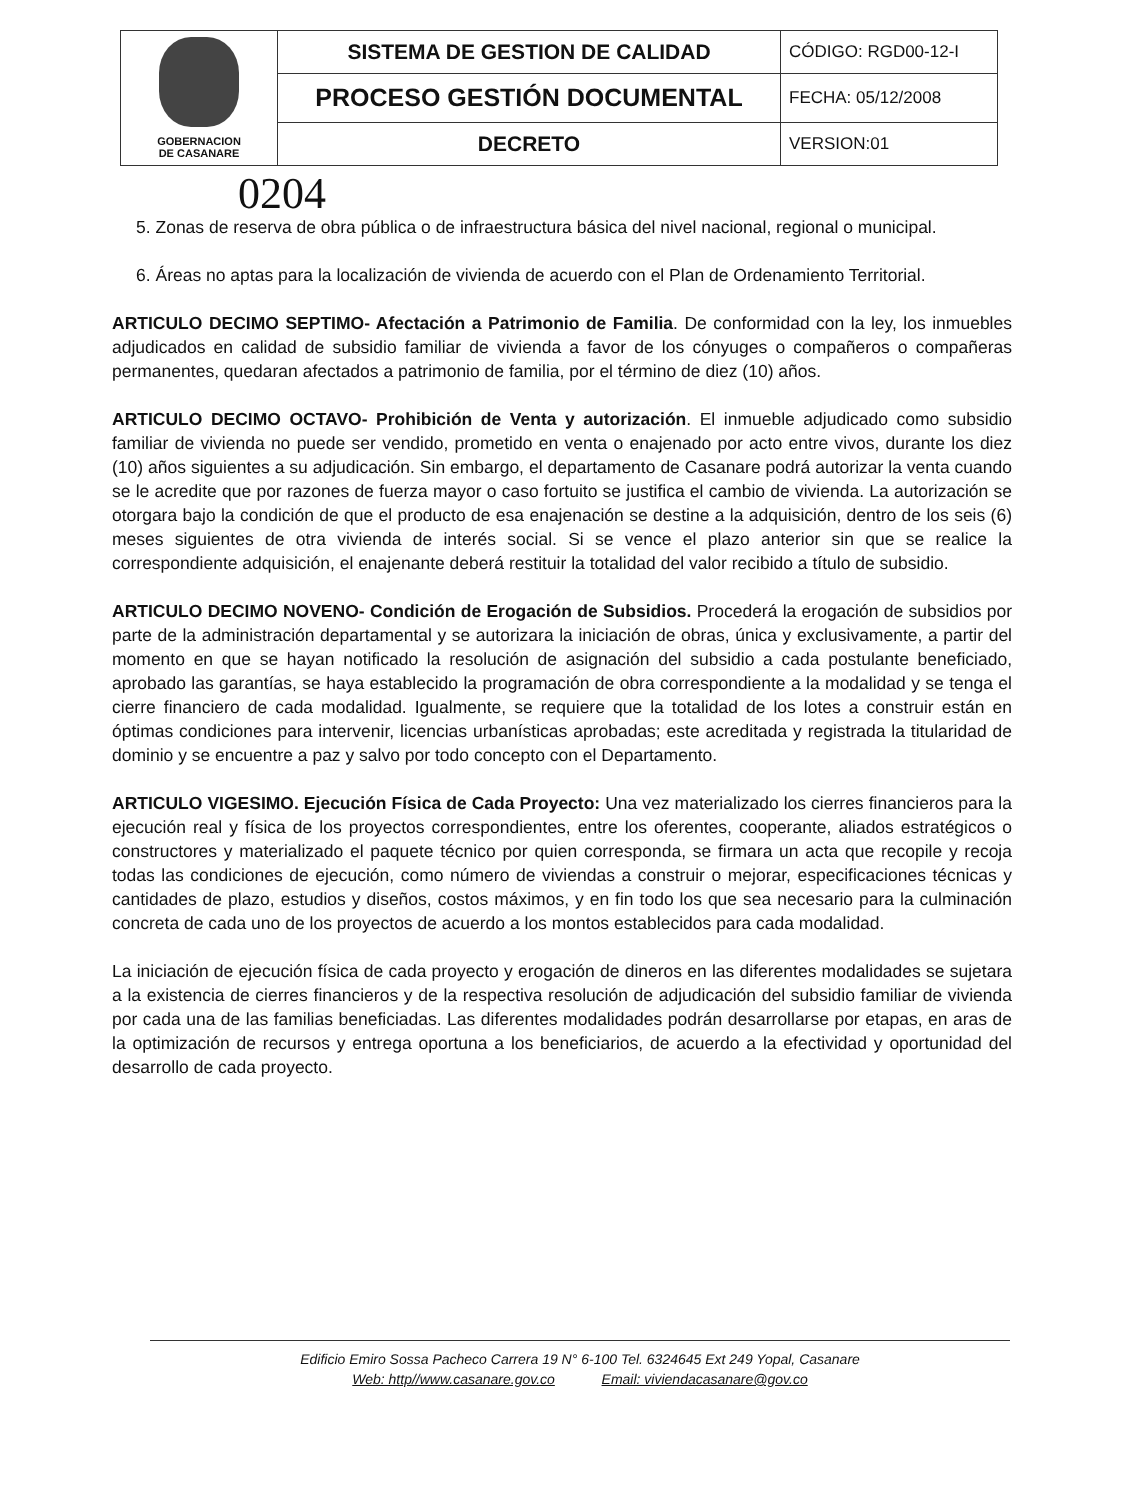| GOBERNACION DE CASANARE | SISTEMA DE GESTION DE CALIDAD | CÓDIGO: RGD00-12-I |
| | PROCESO GESTIÓN DOCUMENTAL | FECHA: 05/12/2008 |
| | DECRETO | VERSION:01 |
0204
5. Zonas de reserva de obra pública o de infraestructura básica del nivel nacional, regional o municipal.
6. Áreas no aptas para la localización de vivienda de acuerdo con el Plan de Ordenamiento Territorial.
ARTICULO DECIMO SEPTIMO- Afectación a Patrimonio de Familia. De conformidad con la ley, los inmuebles adjudicados en calidad de subsidio familiar de vivienda a favor de los cónyuges o compañeros o compañeras permanentes, quedaran afectados a patrimonio de familia, por el término de diez (10) años.
ARTICULO DECIMO OCTAVO- Prohibición de Venta y autorización. El inmueble adjudicado como subsidio familiar de vivienda no puede ser vendido, prometido en venta o enajenado por acto entre vivos, durante los diez (10) años siguientes a su adjudicación. Sin embargo, el departamento de Casanare podrá autorizar la venta cuando se le acredite que por razones de fuerza mayor o caso fortuito se justifica el cambio de vivienda. La autorización se otorgara bajo la condición de que el producto de esa enajenación se destine a la adquisición, dentro de los seis (6) meses siguientes de otra vivienda de interés social. Si se vence el plazo anterior sin que se realice la correspondiente adquisición, el enajenante deberá restituir la totalidad del valor recibido a título de subsidio.
ARTICULO DECIMO NOVENO- Condición de Erogación de Subsidios. Procederá la erogación de subsidios por parte de la administración departamental y se autorizara la iniciación de obras, única y exclusivamente, a partir del momento en que se hayan notificado la resolución de asignación del subsidio a cada postulante beneficiado, aprobado las garantías, se haya establecido la programación de obra correspondiente a la modalidad y se tenga el cierre financiero de cada modalidad. Igualmente, se requiere que la totalidad de los lotes a construir están en óptimas condiciones para intervenir, licencias urbanísticas aprobadas; este acreditada y registrada la titularidad de dominio y se encuentre a paz y salvo por todo concepto con el Departamento.
ARTICULO VIGESIMO. Ejecución Física de Cada Proyecto: Una vez materializado los cierres financieros para la ejecución real y física de los proyectos correspondientes, entre los oferentes, cooperante, aliados estratégicos o constructores y materializado el paquete técnico por quien corresponda, se firmara un acta que recopile y recoja todas las condiciones de ejecución, como número de viviendas a construir o mejorar, especificaciones técnicas y cantidades de plazo, estudios y diseños, costos máximos, y en fin todo los que sea necesario para la culminación concreta de cada uno de los proyectos de acuerdo a los montos establecidos para cada modalidad.
La iniciación de ejecución física de cada proyecto y erogación de dineros en las diferentes modalidades se sujetara a la existencia de cierres financieros y de la respectiva resolución de adjudicación del subsidio familiar de vivienda por cada una de las familias beneficiadas. Las diferentes modalidades podrán desarrollarse por etapas, en aras de la optimización de recursos y entrega oportuna a los beneficiarios, de acuerdo a la efectividad y oportunidad del desarrollo de cada proyecto.
Edificio Emiro Sossa Pacheco Carrera 19 N° 6-100 Tel. 6324645 Ext 249 Yopal, Casanare
Web: http//www.casanare.gov.co Email: viviendacasanare@gov.co